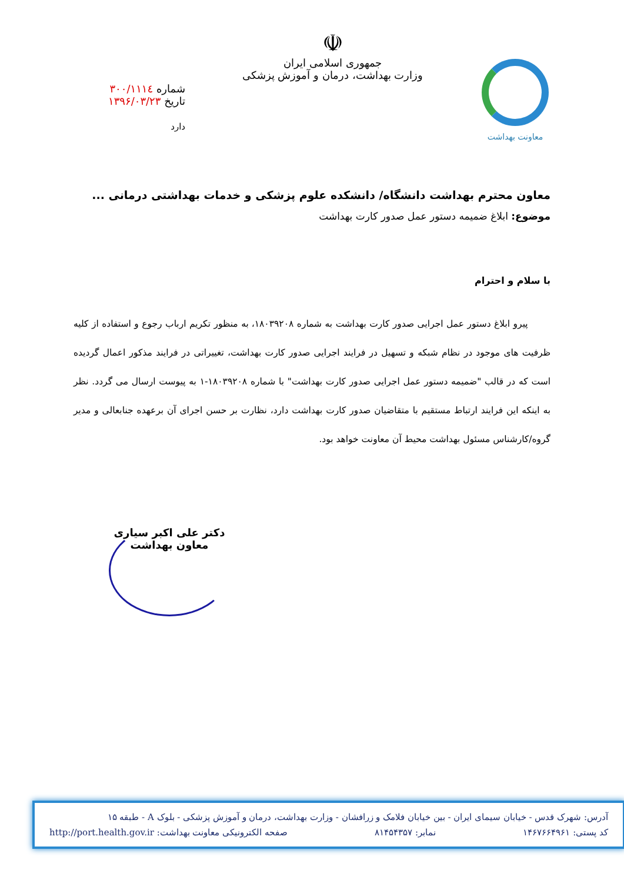معاونت بهداشت
☫
جمهوری اسلامی ایران
وزارت بهداشت، درمان و آموزش پزشکی
شماره ۳۰۰/۱۱۱٤
تاریخ ۱۳۹۶/۰۳/۲۳
دارد
معاون محترم بهداشت دانشگاه/ دانشکده علوم پزشکی و خدمات بهداشتی درمانی ...
موضوع: ابلاغ ضمیمه دستور عمل صدور کارت بهداشت
با سلام و احترام
پیرو ابلاغ دستور عمل اجرایی صدور کارت بهداشت به شماره ۱۸۰۳۹۲۰۸، به منظور تکریم ارباب رجوع و استفاده از کلیه ظرفیت های موجود در نظام شبکه و تسهیل در فرایند اجرایی صدور کارت بهداشت، تغییراتی در فرایند مذکور اعمال گردیده است که در قالب "ضمیمه دستور عمل اجرایی صدور کارت بهداشت" با شماره ۱۸۰۳۹۲۰۸-۱ به پیوست ارسال می گردد. نظر به اینکه این فرایند ارتباط مستقیم با متقاضیان صدور کارت بهداشت دارد، نظارت بر حسن اجرای آن برعهده جنابعالی و مدیر گروه/کارشناس مسئول بهداشت محیط آن معاونت خواهد بود.
دکتر علی اکبر سیاری
معاون بهداشت
آدرس: شهرک قدس - خیابان سیمای ایران - بین خیابان فلامک و زرافشان - وزارت بهداشت، درمان و آموزش پزشکی - بلوک A - طبقه ۱۵
کد پستی: ۱۴۶۷۶۶۴۹۶۱ نمابر: ۸۱۴۵۴۳۵۷ صفحه الکترونیکی معاونت بهداشت: http://port.health.gov.ir